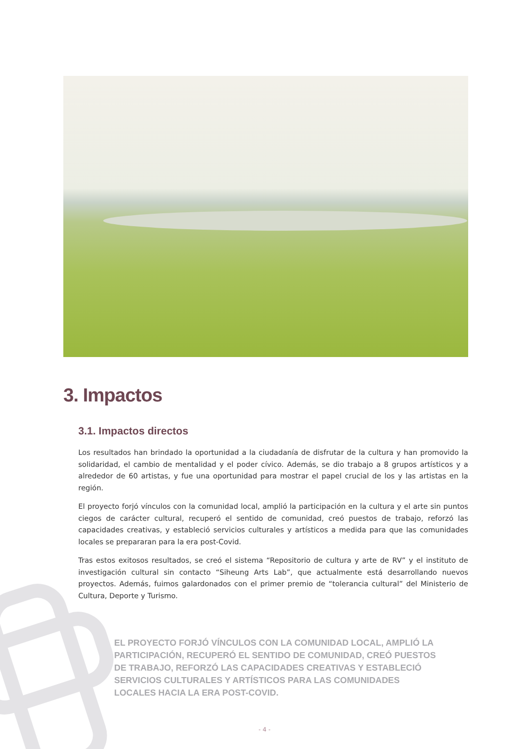3. Impactos
3.1. Impactos directos
Los resultados han brindado la oportunidad a la ciudadanía de disfrutar de la cultura y han promovido la solidaridad, el cambio de mentalidad y el poder cívico. Además, se dio trabajo a 8 grupos artísticos y a alrededor de 60 artistas, y fue una oportunidad para mostrar el papel crucial de los y las artistas en la región.
El proyecto forjó vínculos con la comunidad local, amplió la participación en la cultura y el arte sin puntos ciegos de carácter cultural, recuperó el sentido de comunidad, creó puestos de trabajo, reforzó las capacidades creativas, y estableció servicios culturales y artísticos a medida para que las comunidades locales se prepararan para la era post-Covid.
Tras estos exitosos resultados, se creó el sistema “Repositorio de cultura y arte de RV” y el instituto de investigación cultural sin contacto “Siheung Arts Lab”, que actualmente está desarrollando nuevos proyectos. Además, fuimos galardonados con el primer premio de “tolerancia cultural” del Ministerio de Cultura, Deporte y Turismo.
EL PROYECTO FORJÓ VÍNCULOS CON LA COMUNIDAD LOCAL, AMPLIÓ LA PARTICIPACIÓN, RECUPERÓ EL SENTIDO DE COMUNIDAD, CREÓ PUESTOS DE TRABAJO, REFORZÓ LAS CAPACIDADES CREATIVAS Y ESTABLECIÓ SERVICIOS CULTURALES Y ARTÍSTICOS PARA LAS COMUNIDADES LOCALES HACIA LA ERA POST-COVID.
- 4 -